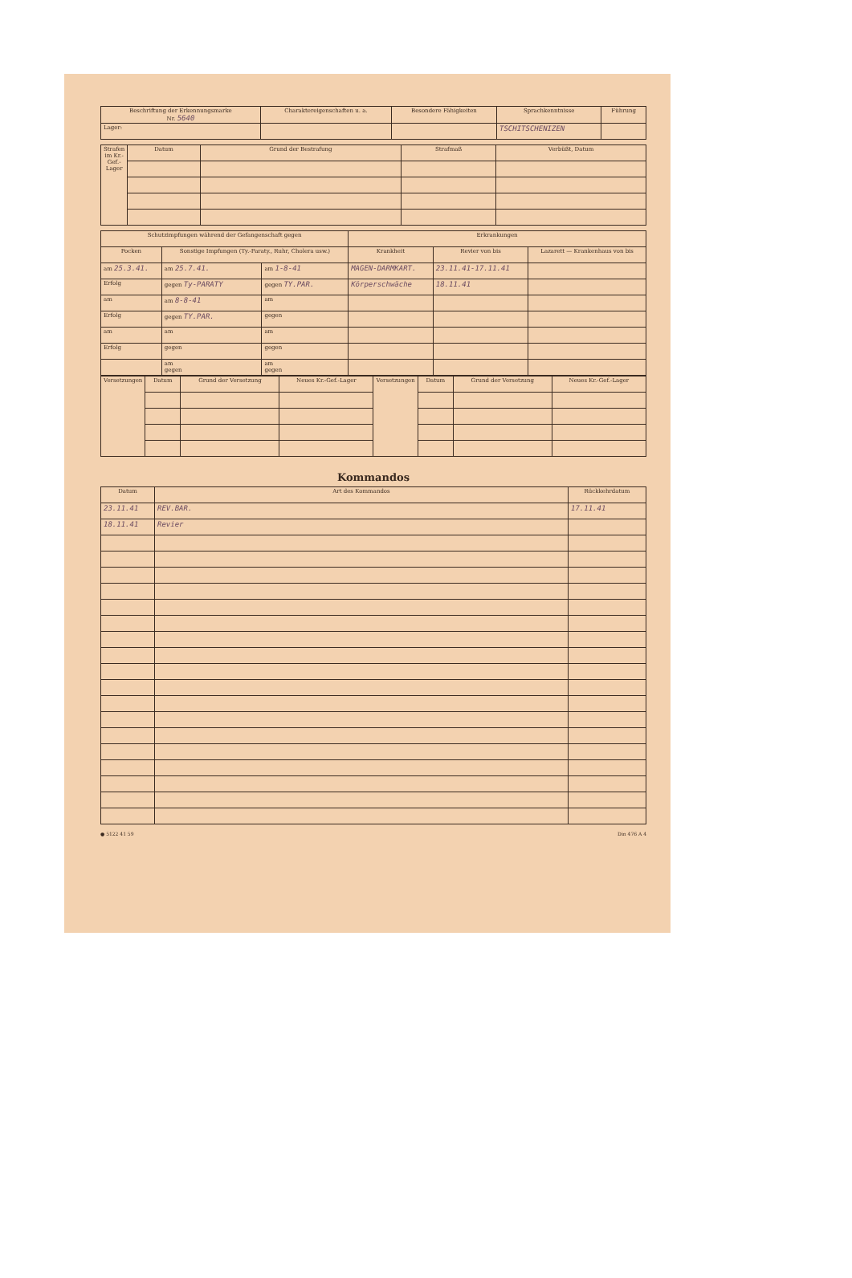| Beschriftung der Erkennungsmarke Nr. 5640 | Charaktereigenschaften u. a. | Besondere Fähigkeiten | Sprachkenntnisse | Führung |
| --- | --- | --- | --- | --- |
| Lager: | | | TSCHITSCHENIZEN | |
| Strafen im Kr.-Gef.-Lager | Datum | Grund der Bestrafung | Strafmaß | Verbüßt, Datum |
| --- | --- | --- | --- | --- |
| Schutzimpfungen während der Gefangenschaft gegen | | | Erkrankungen | | |
| --- | --- | --- | --- | --- | --- |
| Pocken | Sonstige Impfungen (Ty.-Paraty., Ruhr, Cholera usw.) | | Krankheit | Revier von bis | Lazarett — Krankenhaus von bis |
| am 25.3.41. | am 25.7.41. | am 1-8-41 | MAGEN-DARMKART. | 23.11.41-17.11.41 | |
| Erfolg | gegen Ty-PARATY | gegen TY.PAR. | Körperschwäche | 18.11.41 | |
| am | am 8-8-41 | am | | | |
| Erfolg | gegen TY.PAR. | gegen | | | |
| am | am | am | | | |
| Erfolg | gegen | gegen | | | |
| | am gegen | am gegen | | | |
| Versetzungen | Datum | Grund der Versetzung | Neues Kr.-Gef.-Lager | Versetzungen | Datum | Grund der Versetzung | Neues Kr.-Gef.-Lager |
| --- | --- | --- | --- | --- | --- | --- | --- |
Kommandos
| Datum | Art des Kommandos | Rückkehrdatum |
| --- | --- | --- |
| 23.11.41 | REV.BAR. | 17.11.41 |
| 18.11.41 | Revier | |
● 5122 41 59 Din 476 A 4